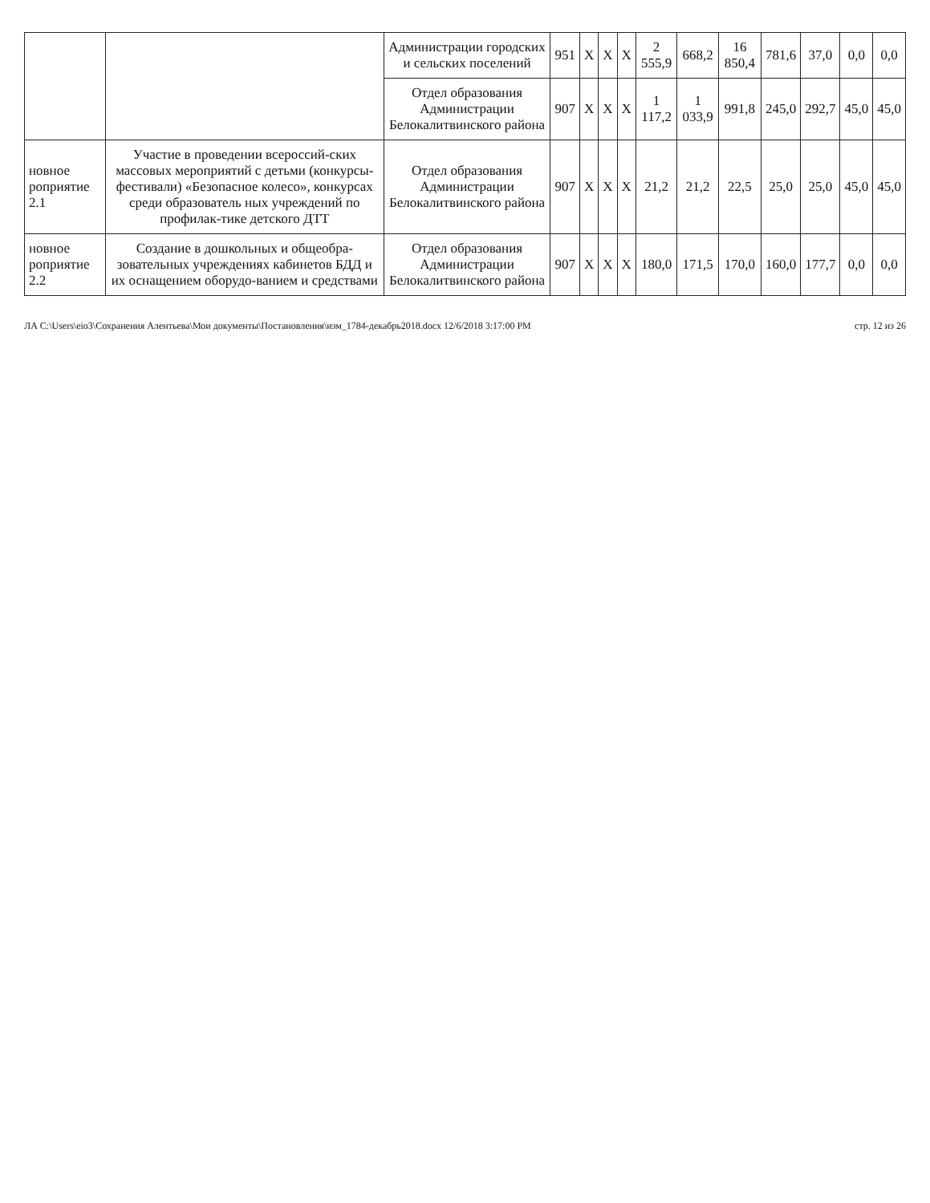| | | Администрации городских и сельских поселений | 951 | X | X | X | 2 555,9 | 668,2 | 16 850,4 | 781,6 | 37,0 | 0,0 | 0,0 |
| | | Отдел образования Администрации Белокалитвинского района | 907 | X | X | X | 1 117,2 | 1 033,9 | 991,8 | 245,0 | 292,7 | 45,0 | 45,0 |
| новное роприятие 2.1 | Участие в проведении всероссий-ских массовых мероприятий с детьми (конкурсы-фестивали) «Безопасное колесо», конкурсах среди образователь ных учреждений по профилак-тике детского ДТТ | Отдел образования Администрации Белокалитвинского района | 907 | X | X | X | 21,2 | 21,2 | 22,5 | 25,0 | 25,0 | 45,0 | 45,0 |
| новное роприятие 2.2 | Создание в дошкольных и общеобра-зовательных учреждениях кабинетов БДД и их оснащением оборудо-ванием и средствами | Отдел образования Администрации Белокалитвинского района | 907 | X | X | X | 180,0 | 171,5 | 170,0 | 160,0 | 177,7 | 0,0 | 0,0 |
ЛА C:\Users\eio3\Сохранения Алентьева\Мои документы\Постановления\изм_1784-декабрь2018.docx 12/6/2018 3:17:00 PM стр. 12 из 26